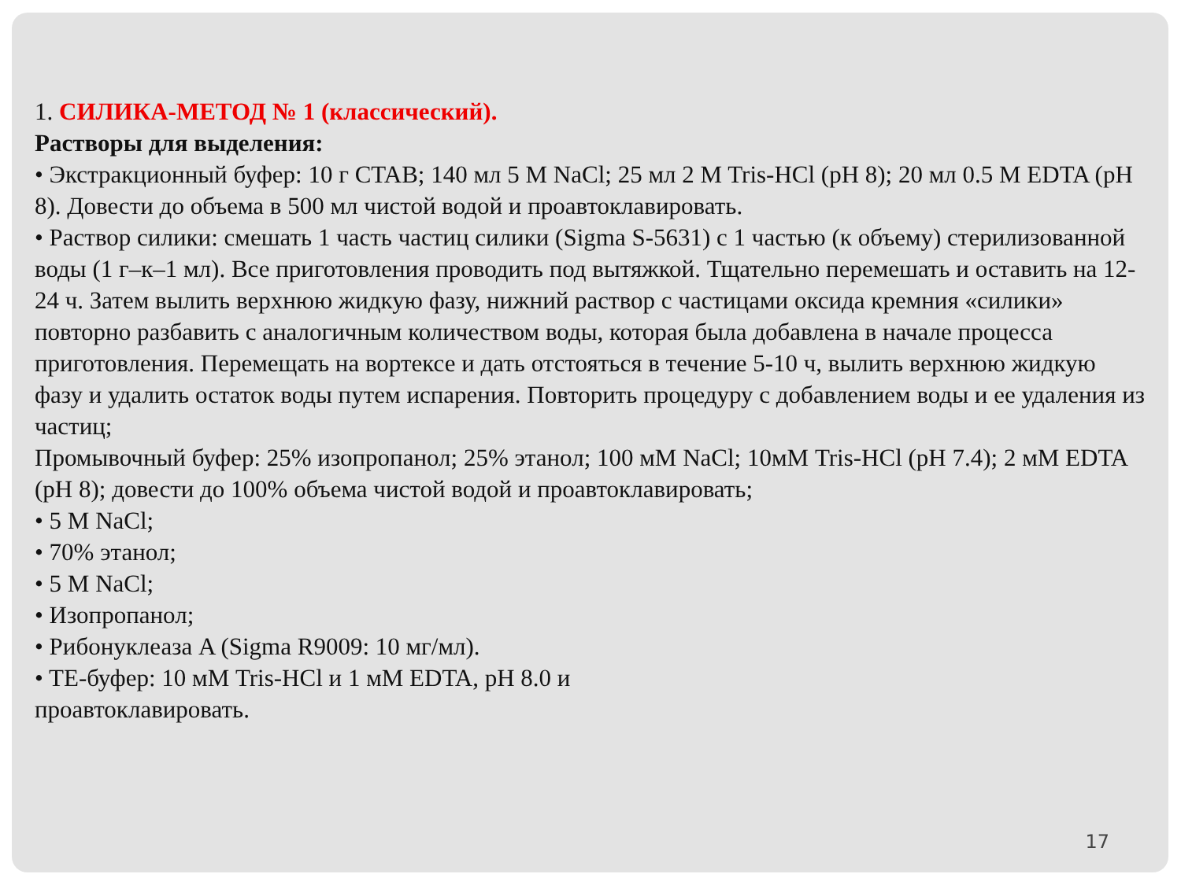1. СИЛИКА-МЕТОД № 1 (классический).
Растворы для выделения:
• Экстракционный буфер: 10 г CTAB; 140 мл 5 M NaCl; 25 мл 2 M Tris-HCl (pH 8); 20 мл 0.5 M EDTA (pH 8). Довести до объема в 500 мл чистой водой и проавтоклавировать.
• Раствор силики: смешать 1 часть частиц силики (Sigma S-5631) с 1 частью (к объему) стерилизованной воды (1 г–к–1 мл). Все приготовления проводить под вытяжкой. Тщательно перемешать и оставить на 12-24 ч. Затем вылить верхнюю жидкую фазу, нижний раствор с частицами оксида кремния «силики» повторно разбавить с аналогичным количеством воды, которая была добавлена в начале процесса приготовления. Перемещать на вортексе и дать отстояться в течение 5-10 ч, вылить верхнюю жидкую фазу и удалить остаток воды путем испарения. Повторить процедуру с добавлением воды и ее удаления из частиц;
Промывочный буфер: 25% изопропанол; 25% этанол; 100 мМ NaCl; 10мМ Tris-HCl (pH 7.4); 2 мМ EDTA (pH 8); довести до 100% объема чистой водой и проавтоклавировать;
• 5 M NaCl;
• 70% этанол;
• 5 M NaCl;
• Изопропанол;
• Рибонуклеаза A (Sigma R9009: 10 мг/мл).
• TE-буфер: 10 мМ Tris-HCl и 1 мМ EDTA, pH 8.0 и
проавтоклавировать.
17